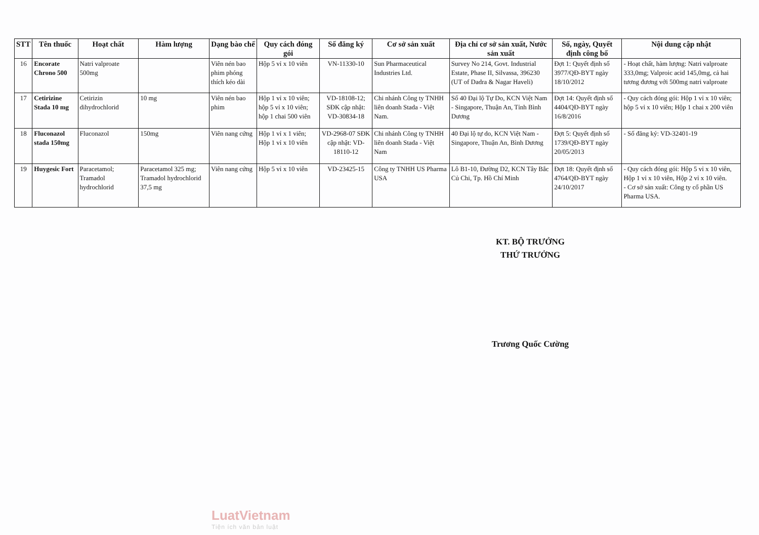| STT | Tên thuốc | Hoạt chất | Hàm lượng | Dạng bào chế | Quy cách đóng gói | Số đăng ký | Cơ sở sản xuất | Địa chỉ cơ sở sản xuất, Nước sản xuất | Số, ngày, Quyết định công bố | Nội dung cập nhật |
| --- | --- | --- | --- | --- | --- | --- | --- | --- | --- | --- |
| 16 | Encorate Chrono 500 | Natri valproate 500mg | | Viên nén bao phim phóng thích kéo dài | Hộp 5 vỉ x 10 viên | VN-11330-10 | Sun Pharmaceutical Industries Ltd. | Survey No 214, Govt. Industrial Estate, Phase II, Silvassa, 396230 (UT of Dadra & Nagar Haveli) | Đợt 1: Quyết định số 3977/QĐ-BYT ngày 18/10/2012 | - Hoạt chất, hàm lượng: Natri valproate 333,0mg; Valproic acid 145,0mg, cả hai tương đương với 500mg natri valproate |
| 17 | Cetirizine Stada 10 mg | Cetirizin dihydrochlorid | 10 mg | Viên nén bao phim | Hộp 1 vỉ x 10 viên; hộp 5 vỉ x 10 viên; hộp 1 chai 500 viên | VD-18108-12; SĐK cập nhật: VD-30834-18 | Chi nhánh Công ty TNHH liên doanh Stada - Việt Nam. | Số 40 Đại lộ Tự Do, KCN Việt Nam - Singapore, Thuận An, Tỉnh Bình Dương | Đợt 14: Quyết định số 4404/QĐ-BYT ngày 16/8/2016 | - Quy cách đóng gói: Hộp 1 vỉ x 10 viên; hộp 5 vỉ x 10 viên; Hộp 1 chai x 200 viên |
| 18 | Fluconazol stada 150mg | Fluconazol | 150mg | Viên nang cứng | Hộp 1 vỉ x 1 viên; Hộp 1 vỉ x 10 viên | VD-2968-07 SĐK cập nhật: VD-18110-12 | Chi nhánh Công ty TNHH liên doanh Stada - Việt Nam | 40 Đại lộ tự do, KCN Việt Nam - Singapore, Thuận An, Bình Dương | Đợt 5: Quyết định số 1739/QĐ-BYT ngày 20/05/2013 | - Số đăng ký: VD-32401-19 |
| 19 | Huygesic Fort | Paracetamol; Tramadol hydrochlorid | Paracetamol 325 mg; Tramadol hydrochlorid 37,5 mg | Viên nang cứng | Hộp 5 vỉ x 10 viên | VD-23425-15 | Công ty TNHH US Pharma USA | Lô B1-10, Đường D2, KCN Tây Bắc Củ Chi, Tp. Hồ Chí Minh | Đợt 18: Quyết định số 4764/QĐ-BYT ngày 24/10/2017 | - Quy cách đóng gói: Hộp 5 vỉ x 10 viên, Hộp 1 vỉ x 10 viên, Hộp 2 vỉ x 10 viên. - Cơ sở sản xuất: Công ty cổ phần US Pharma USA. |
KT. BỘ TRƯỞNG
THỨ TRƯỞNG
Trương Quốc Cường
LuatVietnam
Tiện ích văn bản luật